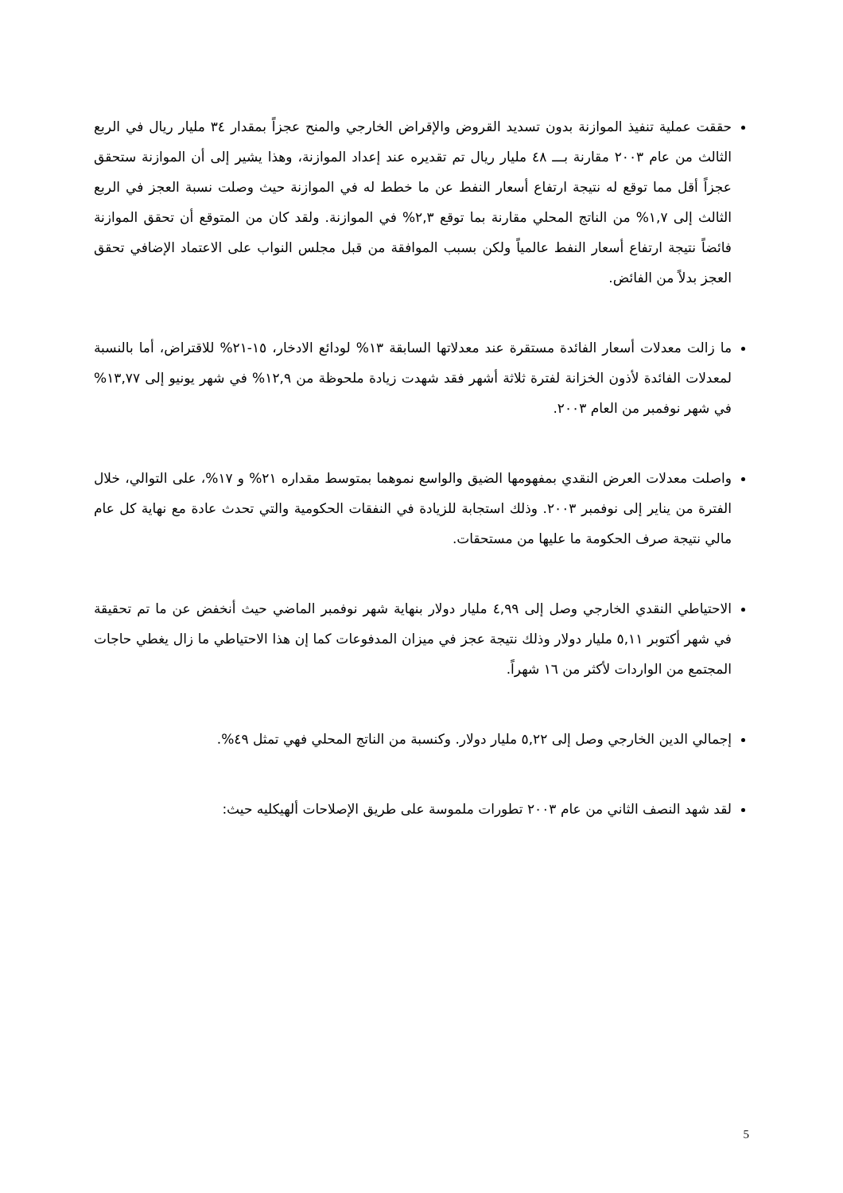حققت عملية تنفيذ الموازنة بدون تسديد القروض والإقراض الخارجي والمنح عجزاً بمقدار ٣٤ مليار ريال في الربع الثالث من عام ٢٠٠٣ مقارنة بـــ ٤٨ مليار ريال تم تقديره عند إعداد الموازنة، وهذا يشير إلى أن الموازنة ستحقق عجزاً أقل مما توقع له نتيجة ارتفاع أسعار النفط عن ما خطط له في الموازنة حيث وصلت نسبة العجز في الربع الثالث إلى ١,٧% من الناتج المحلي مقارنة بما توقع ٢,٣% في الموازنة. ولقد كان من المتوقع أن تحقق الموازنة فائضاً نتيجة ارتفاع أسعار النفط عالمياً ولكن بسبب الموافقة من قبل مجلس النواب على الاعتماد الإضافي تحقق العجز بدلاً من الفائض.
ما زالت معدلات أسعار الفائدة مستقرة عند معدلاتها السابقة ١٣% لودائع الادخار، ١٥-٢١% للاقتراض، أما بالنسبة لمعدلات الفائدة لأذون الخزانة لفترة ثلاثة أشهر فقد شهدت زيادة ملحوظة من ١٢,٩% في شهر يونيو إلى ١٣,٧٧% في شهر نوفمبر من العام ٢٠٠٣.
واصلت معدلات العرض النقدي بمفهومها الضيق والواسع نموهما بمتوسط مقداره ٢١% و ١٧%، على التوالي، خلال الفترة من يناير إلى نوفمبر ٢٠٠٣. وذلك استجابة للزيادة في النفقات الحكومية والتي تحدث عادة مع نهاية كل عام مالي نتيجة صرف الحكومة ما عليها من مستحقات.
الاحتياطي النقدي الخارجي وصل إلى ٤,٩٩ مليار دولار بنهاية شهر نوفمبر الماضي حيث أنخفض عن ما تم تحقيقة في شهر أكتوبر ٥,١١ مليار دولار وذلك نتيجة عجز في ميزان المدفوعات كما إن هذا الاحتياطي ما زال يغطي حاجات المجتمع من الواردات لأكثر من ١٦ شهراً.
إجمالي الدين الخارجي وصل إلى ٥,٢٢ مليار دولار. وكنسبة من الناتج المحلي فهي تمثل ٤٩%.
لقد شهد النصف الثاني من عام ٢٠٠٣ تطورات ملموسة على طريق الإصلاحات ألهيكليه حيث:
5